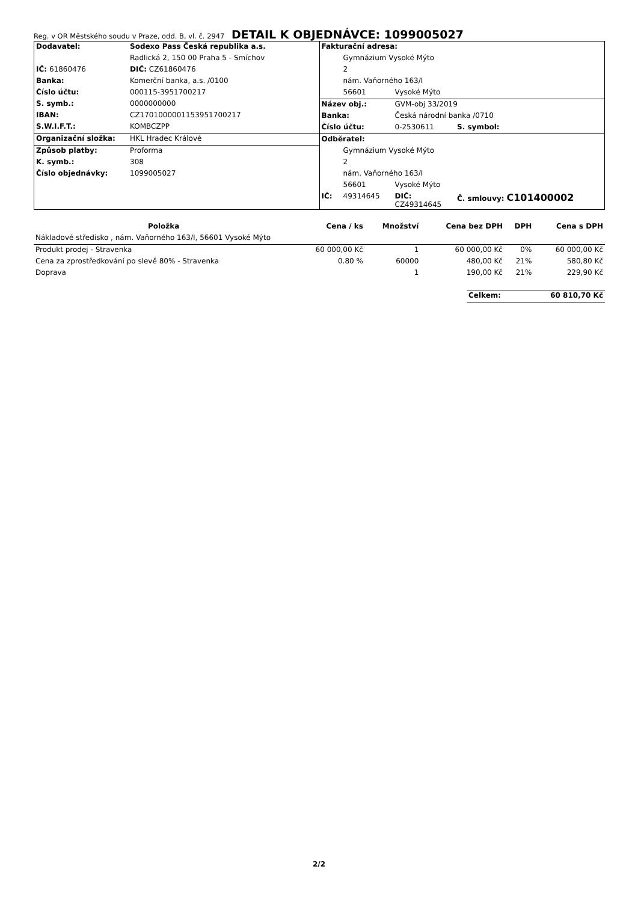Reg. v OR Městského soudu v Praze, odd. B, vl. č. 2947 DETAIL K OBJEDNÁVCE: 1099005027
| Dodavatel: | Sodexo Pass Česká republika a.s. |
| | Radlická 2, 150 00 Praha 5 - Smíchov |
| IČ: 61860476 | DIČ: CZ61860476 |
| Banka: | Komerční banka, a.s. /0100 |
| Číslo účtu: | 000115-3951700217 |
| S. symb.: | 0000000000 |
| IBAN: | CZ1701000001153951700217 |
| S.W.I.F.T.: | KOMBCZPP |
| Organizační složka: | HKL Hradec Králové |
| Způsob platby: | Proforma |
| K. symb.: | 308 |
| Číslo objednávky: | 1099005027 |
| Fakturační adresa: | | | |
| | Gymnázium Vysoké Mýto | | |
| | 2 | | |
| | nám. Vaňorného 163/I | | |
| | 56601 | Vysoké Mýto | |
| Název obj.: | | GVM-obj 33/2019 | |
| Banka: | | Česká národní banka /0710 | |
| Číslo účtu: | | 0-2530611 | S. symbol: |
| Odběratel: | | | |
| | Gymnázium Vysoké Mýto | | |
| | 2 | | |
| | nám. Vaňorného 163/I | | |
| | 56601 | Vysoké Mýto | |
| IČ: | 49314645 | DIČ: CZ49314645 | Č. smlouvy: C101400002 |
| Položka | Cena / ks | Množství | Cena bez DPH | DPH | Cena s DPH |
| --- | --- | --- | --- | --- | --- |
| Nákladové středisko , nám. Vaňorného 163/I, 56601 Vysoké Mýto | | | | | |
| Produkt prodej - Stravenka | 60 000,00 Kč | 1 | 60 000,00 Kč | 0% | 60 000,00 Kč |
| Cena za zprostředkování po slevě 80% - Stravenka | 0.80 % | 60000 | 480,00 Kč | 21% | 580,80 Kč |
| Doprava | | 1 | 190,00 Kč | 21% | 229,90 Kč |
| Celkem: | 60 810,70 Kč |
2/2